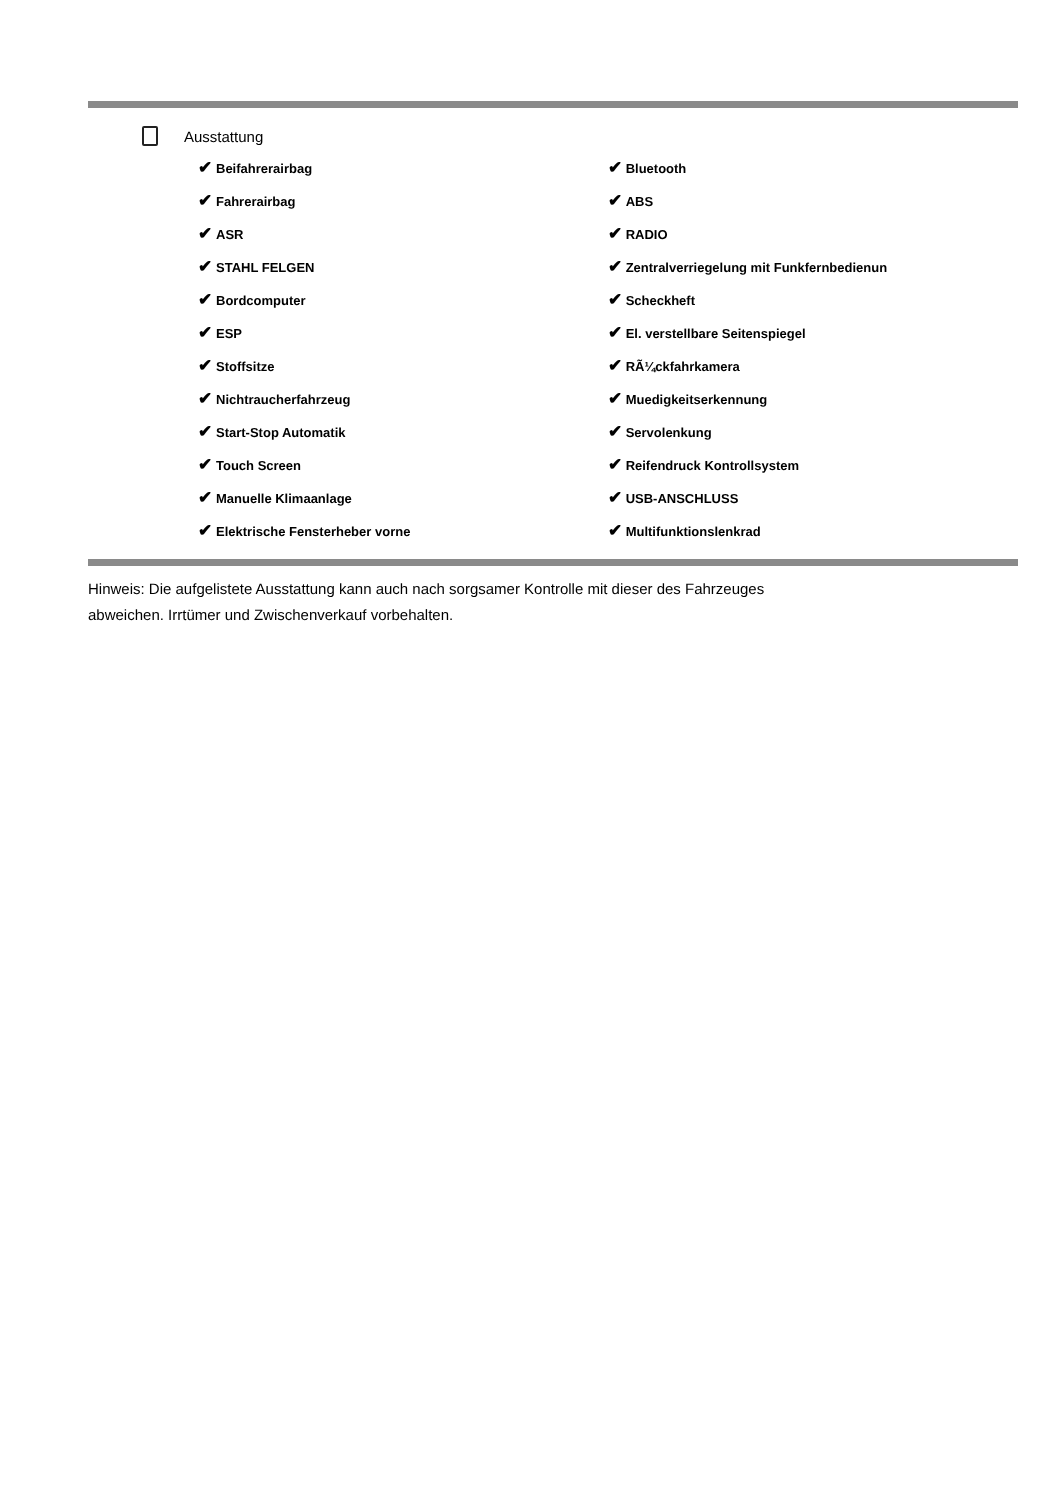Ausstattung
| ✔ Beifahrerairbag | ✔ Bluetooth |
| ✔ Fahrerairbag | ✔ ABS |
| ✔ ASR | ✔ RADIO |
| ✔ STAHL FELGEN | ✔ Zentralverriegelung mit Funkfernbedienun |
| ✔ Bordcomputer | ✔ Scheckheft |
| ✔ ESP | ✔ El. verstellbare Seitenspiegel |
| ✔ Stoffsitze | ✔ RÃ¼ckfahrkamera |
| ✔ Nichtraucherfahrzeug | ✔ Muedigkeitserkennung |
| ✔ Start-Stop Automatik | ✔ Servolenkung |
| ✔ Touch Screen | ✔ Reifendruck Kontrollsystem |
| ✔ Manuelle Klimaanlage | ✔ USB-ANSCHLUSS |
| ✔ Elektrische Fensterheber vorne | ✔ Multifunktionslenkrad |
Hinweis: Die aufgelistete Ausstattung kann auch nach sorgsamer Kontrolle mit dieser des Fahrzeuges
abweichen. Irrtümer und Zwischenverkauf vorbehalten.